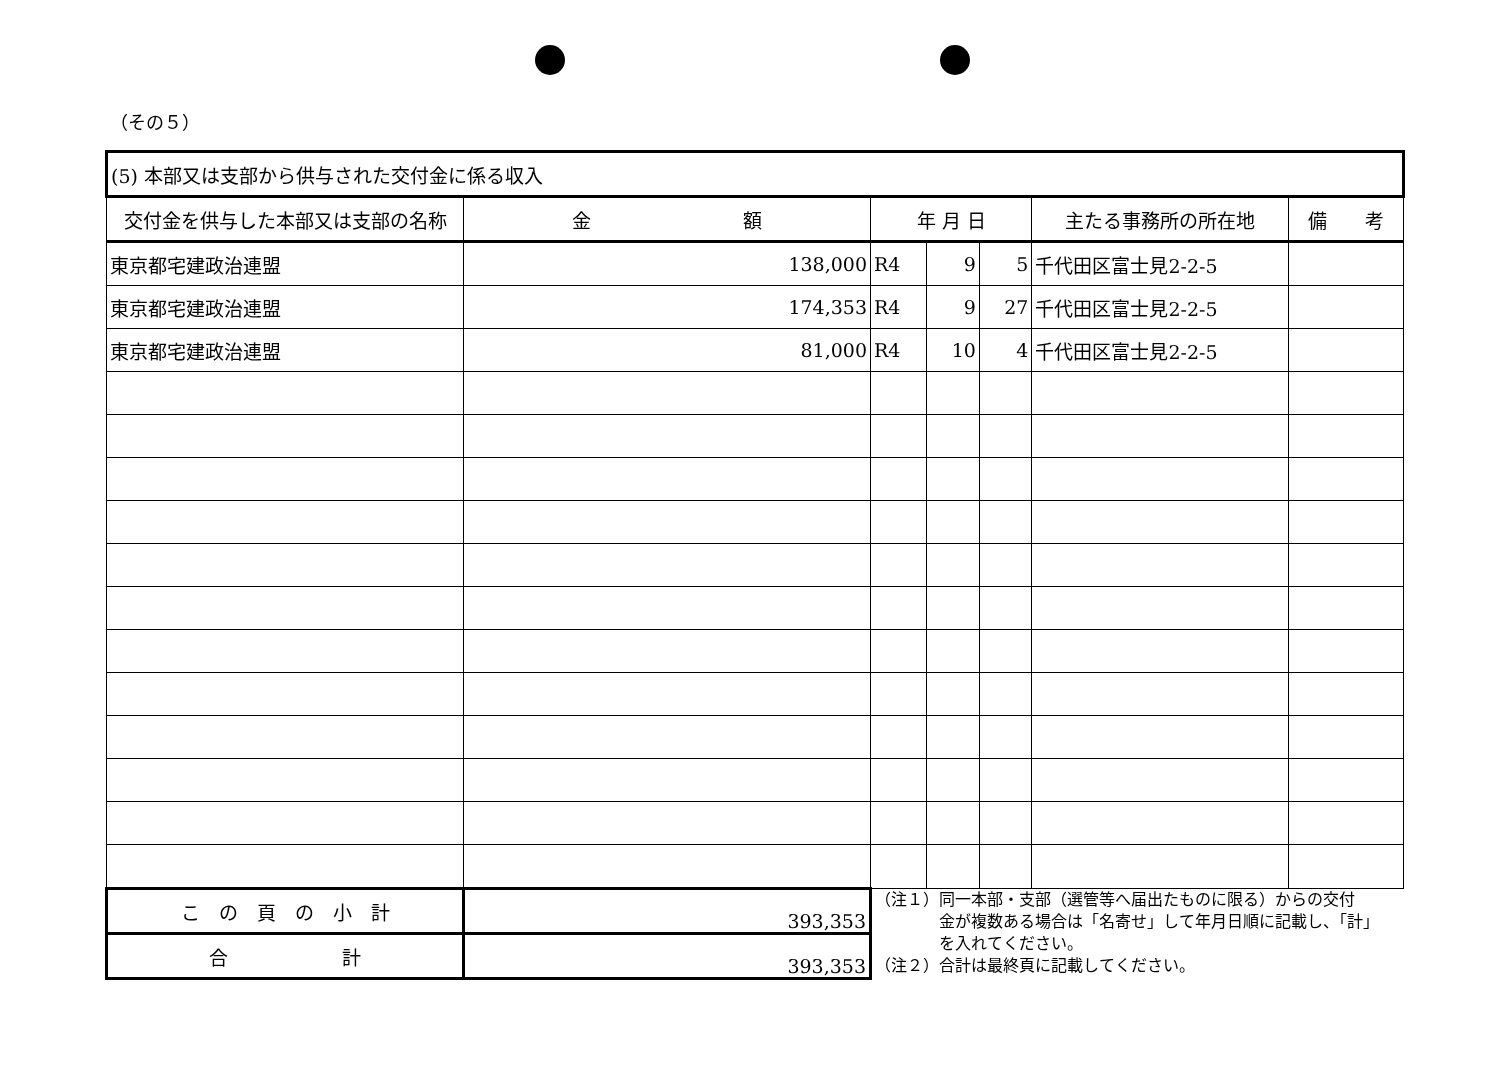（その５）
| (5) 本部又は支部から供与された交付金に係る収入 | | | | | | |
| 交付金を供与した本部又は支部の名称 | 金 額 | 年 月 日 | | | 主たる事務所の所在地 | 備 考 |
| 東京都宅建政治連盟 | 138,000 | R4 | 9 | 5 | 千代田区富士見2-2-5 | |
| 東京都宅建政治連盟 | 174,353 | R4 | 9 | 27 | 千代田区富士見2-2-5 | |
| 東京都宅建政治連盟 | 81,000 | R4 | 10 | 4 | 千代田区富士見2-2-5 | |
| こ の 頁 の 小 計 | 393,353 | （注１）同一本部・支部（選管等へ届出たものに限る）からの交付 金が複数ある場合は「名寄せ」して年月日順に記載し、「計」 を入れてください。 （注２）合計は最終頁に記載してください。 | | | | |
| 合 計 | 393,353 | | | | | |